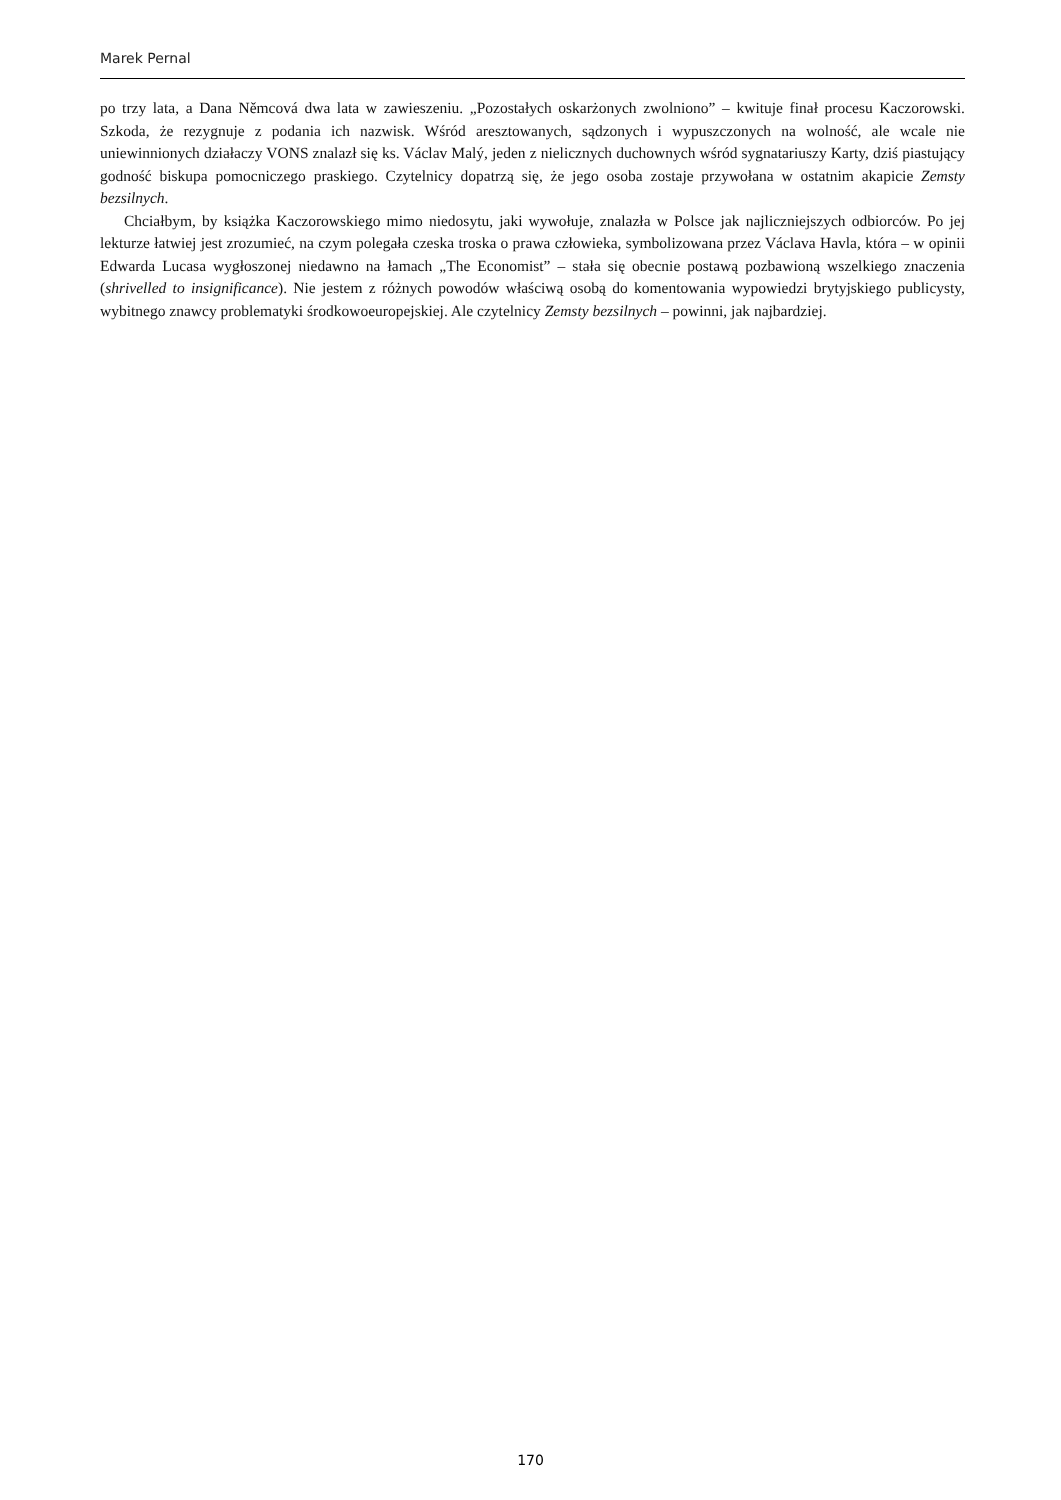Marek Pernal
po trzy lata, a Dana Němcová dwa lata w zawieszeniu. „Pozostałych oskarżonych zwolniono” – kwituje finał procesu Kaczorowski. Szkoda, że rezygnuje z podania ich nazwisk. Wśród aresztowanych, sądzonych i wypuszczonych na wolność, ale wcale nie uniewinnionych działaczy VONS znalazł się ks. Václav Malý, jeden z nielicznych duchownych wśród sygnatariuszy Karty, dziś piastujący godność biskupa pomocniczego praskiego. Czytelnicy dopatrzą się, że jego osoba zostaje przywołana w ostatnim akapicie Zemsty bezsilnych.
Chciałbym, by książka Kaczorowskiego mimo niedosytu, jaki wywołuje, znalazła w Polsce jak najliczniejszych odbiorców. Po jej lekturze łatwiej jest zrozumieć, na czym polegała czeska troska o prawa człowieka, symbolizowana przez Václava Havla, która – w opinii Edwarda Lucasa wygłoszonej niedawno na łamach „The Economist” – stała się obecnie postawą pozbawioną wszelkiego znaczenia (shrivelled to insignificance). Nie jestem z różnych powodów właściwą osobą do komentowania wypowiedzi brytyjskiego publicysty, wybitnego znawcy problematyki środkowoeuropejskiej. Ale czytelnicy Zemsty bezsilnych – powinni, jak najbardziej.
170